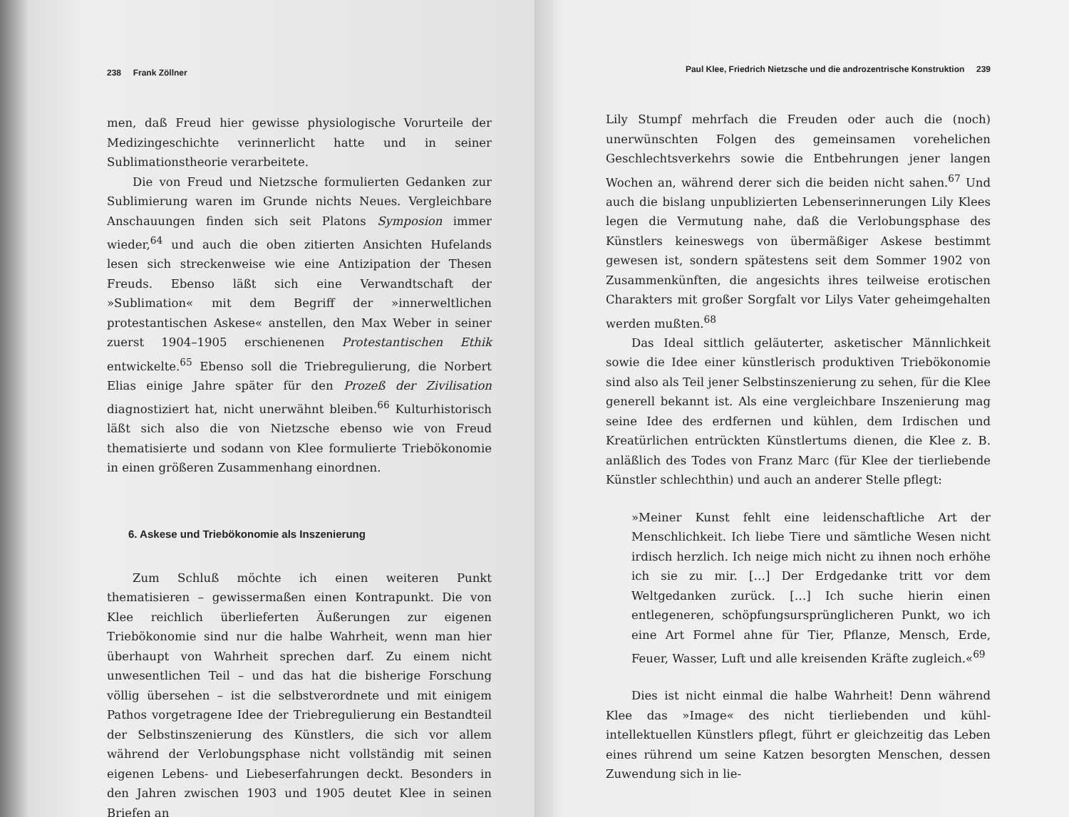238 Frank Zöllner
men, daß Freud hier gewisse physiologische Vorurteile der Medizingeschichte verinnerlicht hatte und in seiner Sublimationstheorie verarbeitete.
Die von Freud und Nietzsche formulierten Gedanken zur Sublimierung waren im Grunde nichts Neues. Vergleichbare Anschauungen finden sich seit Platons Symposion immer wieder,<sup>64</sup> und auch die oben zitierten Ansichten Hufelands lesen sich streckenweise wie eine Antizipation der Thesen Freuds. Ebenso läßt sich eine Verwandtschaft der »Sublimation« mit dem Begriff der »innerweltlichen protestantischen Askese« anstellen, den Max Weber in seiner zuerst 1904–1905 erschienenen Protestantischen Ethik entwickelte.<sup>65</sup> Ebenso soll die Triebregulierung, die Norbert Elias einige Jahre später für den Prozeß der Zivilisation diagnostiziert hat, nicht unerwähnt bleiben.<sup>66</sup> Kulturhistorisch läßt sich also die von Nietzsche ebenso wie von Freud thematisierte und sodann von Klee formulierte Triebökonomie in einen größeren Zusammenhang einordnen.
6. Askese und Triebökonomie als Inszenierung
Zum Schluß möchte ich einen weiteren Punkt thematisieren – gewissermaßen einen Kontrapunkt. Die von Klee reichlich überlieferten Äußerungen zur eigenen Triebökonomie sind nur die halbe Wahrheit, wenn man hier überhaupt von Wahrheit sprechen darf. Zu einem nicht unwesentlichen Teil – und das hat die bisherige Forschung völlig übersehen – ist die selbstverordnete und mit einigem Pathos vorgetragene Idee der Triebregulierung ein Bestandteil der Selbstinszenierung des Künstlers, die sich vor allem während der Verlobungsphase nicht vollständig mit seinen eigenen Lebens- und Liebeserfahrungen deckt. Besonders in den Jahren zwischen 1903 und 1905 deutet Klee in seinen Briefen an
Paul Klee, Friedrich Nietzsche und die androzentrische Konstruktion 239
Lily Stumpf mehrfach die Freuden oder auch die (noch) unerwünschten Folgen des gemeinsamen vorehelichen Geschlechtsverkehrs sowie die Entbehrungen jener langen Wochen an, während derer sich die beiden nicht sahen.<sup>67</sup> Und auch die bislang unpublizierten Lebenserinnerungen Lily Klees legen die Vermutung nahe, daß die Verlobungsphase des Künstlers keineswegs von übermäßiger Askese bestimmt gewesen ist, sondern spätestens seit dem Sommer 1902 von Zusammenkünften, die angesichts ihres teilweise erotischen Charakters mit großer Sorgfalt vor Lilys Vater geheimgehalten werden mußten.<sup>68</sup>
Das Ideal sittlich geläuterter, asketischer Männlichkeit sowie die Idee einer künstlerisch produktiven Triebökonomie sind also als Teil jener Selbstinszenierung zu sehen, für die Klee generell bekannt ist. Als eine vergleichbare Inszenierung mag seine Idee des erdfernen und kühlen, dem Irdischen und Kreatürlichen entrückten Künstlertums dienen, die Klee z. B. anläßlich des Todes von Franz Marc (für Klee der tierliebende Künstler schlechthin) und auch an anderer Stelle pflegt:
»Meiner Kunst fehlt eine leidenschaftliche Art der Menschlichkeit. Ich liebe Tiere und sämtliche Wesen nicht irdisch herzlich. Ich neige mich nicht zu ihnen noch erhöhe ich sie zu mir. […] Der Erdgedanke tritt vor dem Weltgedanken zurück. […] Ich suche hierin einen entlegeneren, schöpfungsursprünglicheren Punkt, wo ich eine Art Formel ahne für Tier, Pflanze, Mensch, Erde, Feuer, Wasser, Luft und alle kreisenden Kräfte zugleich.«<sup>69</sup>
Dies ist nicht einmal die halbe Wahrheit! Denn während Klee das »Image« des nicht tierliebenden und kühl-intellektuellen Künstlers pflegt, führt er gleichzeitig das Leben eines rührend um seine Katzen besorgten Menschen, dessen Zuwendung sich in lie-